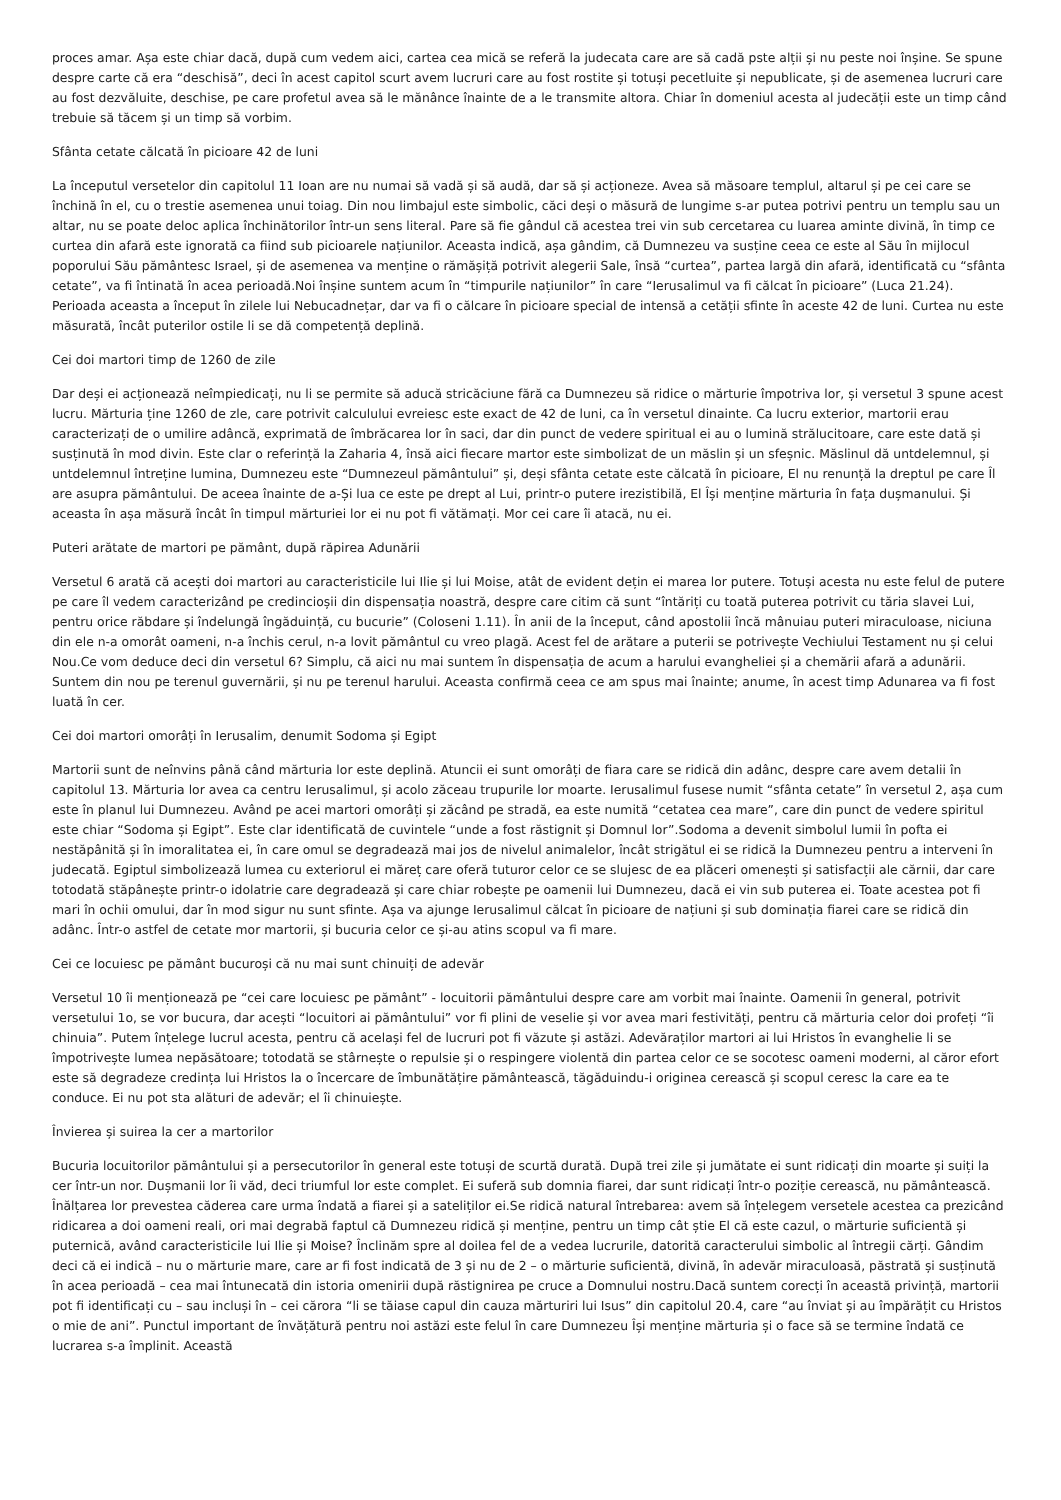proces amar. Așa este chiar dacă, după cum vedem aici, cartea cea mică se referă la judecata care are să cadă pste alții și nu peste noi înșine. Se spune despre carte că era “deschisă”, deci în acest capitol scurt avem lucruri care au fost rostite și totuși pecetluite și nepublicate, și de asemenea lucruri care au fost dezvăluite, deschise, pe care profetul avea să le mănânce înainte de a le transmite altora. Chiar în domeniul acesta al judecății este un timp când trebuie să tăcem și un timp să vorbim.
Sfânta cetate călcată în picioare 42 de luni
La începutul versetelor din capitolul 11 Ioan are nu numai să vadă și să audă, dar să și acționeze. Avea să măsoare templul, altarul și pe cei care se închină în el, cu o trestie asemenea unui toiag. Din nou limbajul este simbolic, căci deși o măsură de lungime s-ar putea potrivi pentru un templu sau un altar, nu se poate deloc aplica închinătorilor într-un sens literal. Pare să fie gândul că acestea trei vin sub cercetarea cu luarea aminte divină, în timp ce curtea din afară este ignorată ca fiind sub picioarele națiunilor. Aceasta indică, așa gândim, că Dumnezeu va susține ceea ce este al Său în mijlocul poporului Său pământesc Israel, și de asemenea va menține o rămășiță potrivit alegerii Sale, însă “curtea”, partea largă din afară, identificată cu “sfânta cetate”, va fi întinată în acea perioadă.Noi înșine suntem acum în “timpurile națiunilor” în care “Ierusalimul va fi călcat în picioare” (Luca 21.24). Perioada aceasta a început în zilele lui Nebucadnețar, dar va fi o călcare în picioare special de intensă a cetății sfinte în aceste 42 de luni. Curtea nu este măsurată, încât puterilor ostile li se dă competență deplină.
Cei doi martori timp de 1260 de zile
Dar deși ei acționează neîmpiedicați, nu li se permite să aducă stricăciune fără ca Dumnezeu să ridice o mărturie împotriva lor, și versetul 3 spune acest lucru. Mărturia ține 1260 de zle, care potrivit calculului evreiesc este exact de 42 de luni, ca în versetul dinainte. Ca lucru exterior, martorii erau caracterizați de o umilire adâncă, exprimată de îmbrăcarea lor în saci, dar din punct de vedere spiritual ei au o lumină strălucitoare, care este dată și susținută în mod divin. Este clar o referință la Zaharia 4, însă aici fiecare martor este simbolizat de un măslin și un sfeșnic. Măslinul dă untdelemnul, și untdelemnul întreține lumina, Dumnezeu este “Dumnezeul pământului” și, deși sfânta cetate este călcată în picioare, El nu renunță la dreptul pe care Îl are asupra pământului. De aceea înainte de a-Și lua ce este pe drept al Lui, printr-o putere irezistibilă, El Își menține mărturia în fața dușmanului. Și aceasta în așa măsură încât în timpul mărturiei lor ei nu pot fi vătămați. Mor cei care îi atacă, nu ei.
Puteri arătate de martori pe pământ, după răpirea Adunării
Versetul 6 arată că acești doi martori au caracteristicile lui Ilie și lui Moise, atât de evident dețin ei marea lor putere. Totuși acesta nu este felul de putere pe care îl vedem caracterizând pe credincioșii din dispensația noastră, despre care citim că sunt “întăriți cu toată puterea potrivit cu tăria slavei Lui, pentru orice răbdare și îndelungă îngăduință, cu bucurie” (Coloseni 1.11). În anii de la început, când apostolii încă mânuiau puteri miraculoase, niciuna din ele n-a omorât oameni, n-a închis cerul, n-a lovit pământul cu vreo plagă. Acest fel de arătare a puterii se potrivește Vechiului Testament nu și celui Nou.Ce vom deduce deci din versetul 6? Simplu, că aici nu mai suntem în dispensația de acum a harului evangheliei și a chemării afară a adunării. Suntem din nou pe terenul guvernării, și nu pe terenul harului. Aceasta confirmă ceea ce am spus mai înainte; anume, în acest timp Adunarea va fi fost luată în cer.
Cei doi martori omorâți în Ierusalim, denumit Sodoma și Egipt
Martorii sunt de neînvins până când mărturia lor este deplină. Atuncii ei sunt omorâți de fiara care se ridică din adânc, despre care avem detalii în capitolul 13. Mărturia lor avea ca centru Ierusalimul, și acolo zăceau trupurile lor moarte. Ierusalimul fusese numit “sfânta cetate” în versetul 2, așa cum este în planul lui Dumnezeu. Având pe acei martori omorâți și zăcând pe stradă, ea este numită “cetatea cea mare”, care din punct de vedere spiritul este chiar “Sodoma și Egipt”. Este clar identificată de cuvintele “unde a fost răstignit și Domnul lor”.Sodoma a devenit simbolul lumii în pofta ei nestăpânită și în imoralitatea ei, în care omul se degradează mai jos de nivelul animalelor, încât strigătul ei se ridică la Dumnezeu pentru a interveni în judecată. Egiptul simbolizează lumea cu exteriorul ei măreț care oferă tuturor celor ce se slujesc de ea plăceri omenești și satisfacții ale cărnii, dar care totodată stăpânește printr-o idolatrie care degradează și care chiar robește pe oamenii lui Dumnezeu, dacă ei vin sub puterea ei. Toate acestea pot fi mari în ochii omului, dar în mod sigur nu sunt sfinte. Așa va ajunge Ierusalimul călcat în picioare de națiuni și sub dominația fiarei care se ridică din adânc. Într-o astfel de cetate mor martorii, și bucuria celor ce și-au atins scopul va fi mare.
Cei ce locuiesc pe pământ bucuroși că nu mai sunt chinuiți de adevăr
Versetul 10 îi menționează pe “cei care locuiesc pe pământ” - locuitorii pământului despre care am vorbit mai înainte. Oamenii în general, potrivit versetului 1o, se vor bucura, dar acești “locuitori ai pământului” vor fi plini de veselie și vor avea mari festivități, pentru că mărturia celor doi profeți “îi chinuia”. Putem înțelege lucrul acesta, pentru că același fel de lucruri pot fi văzute și astăzi. Adevăraților martori ai lui Hristos în evanghelie li se împotrivește lumea nepăsătoare; totodată se stârnește o repulsie și o respingere violentă din partea celor ce se socotesc oameni moderni, al căror efort este să degradeze credința lui Hristos la o încercare de îmbunătățire pământească, tăgăduindu-i originea cerească și scopul ceresc la care ea te conduce. Ei nu pot sta alături de adevăr; el îi chinuiește.
Învierea și suirea la cer a martorilor
Bucuria locuitorilor pământului și a persecutorilor în general este totuși de scurtă durată. După trei zile și jumătate ei sunt ridicați din moarte și suiți la cer într-un nor. Dușmanii lor îi văd, deci triumful lor este complet. Ei suferă sub domnia fiarei, dar sunt ridicați într-o poziție cerească, nu pământească. Înălțarea lor prevestea căderea care urma îndată a fiarei și a sateliților ei.Se ridică natural întrebarea: avem să înțelegem versetele acestea ca prezicând ridicarea a doi oameni reali, ori mai degrabă faptul că Dumnezeu ridică și menține, pentru un timp cât știe El că este cazul, o mărturie suficientă și puternică, având caracteristicile lui Ilie și Moise? Înclinăm spre al doilea fel de a vedea lucrurile, datorită caracterului simbolic al întregii cărți. Gândim deci că ei indică – nu o mărturie mare, care ar fi fost indicată de 3 și nu de 2 – o mărturie suficientă, divină, în adevăr miraculoasă, păstrată și susținută în acea perioadă – cea mai întunecată din istoria omenirii după răstignirea pe cruce a Domnului nostru.Dacă suntem corecți în această privință, martorii pot fi identificați cu – sau incluși în – cei cărora “li se tăiase capul din cauza mărturiri lui Isus” din capitolul 20.4, care “au înviat și au împărățit cu Hristos o mie de ani”. Punctul important de învățătură pentru noi astăzi este felul în care Dumnezeu Își menține mărturia și o face să se termine îndată ce lucrarea s-a împlinit. Această